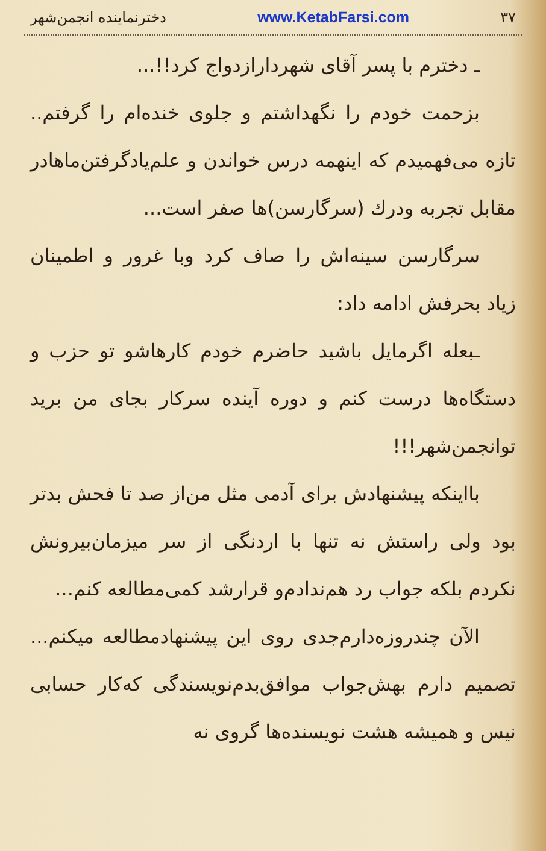۳۷ www.KetabFarsi.com دخترنماینده انجمن‌شهر
ـ دخترم با پسر آقای شهردارازدواج کرد!!...
بزحمت خودم را نگهداشتم و جلوی خنده‌ام را گرفتم.. تازه می‌فهمیدم که اینهمه درس خواندن و علم‌یادگرفتن‌ماهادر مقابل تجربه ودرك (سرگارسن)ها صفر است...
سرگارسن سینه‌اش را صاف کرد وبا غرور و اطمینان زیاد بحرفش ادامه داد:
ـبعله اگرمایل باشید حاضرم خودم کارهاشو تو حزب و دستگاه‌ها درست کنم و دوره آینده سرکار بجای من برید توانجمن‌شهر!!!
بااینکه پیشنهادش برای آدمی مثل من‌از صد تا فحش بدتر بود ولی راستش نه تنها با اردنگی از سر میزمان‌بیرونش نکردم بلکه جواب رد هم‌ندادم‌و قرارشد کمی‌مطالعه کنم...
الآن چندروزه‌دارم‌جدی روی این پیشنهادمطالعه میکنم... تصمیم دارم بهش‌جواب موافق‌بدم‌نویسندگی که‌کار حسابی نیس و همیشه هشت نویسنده‌ها گروی نه